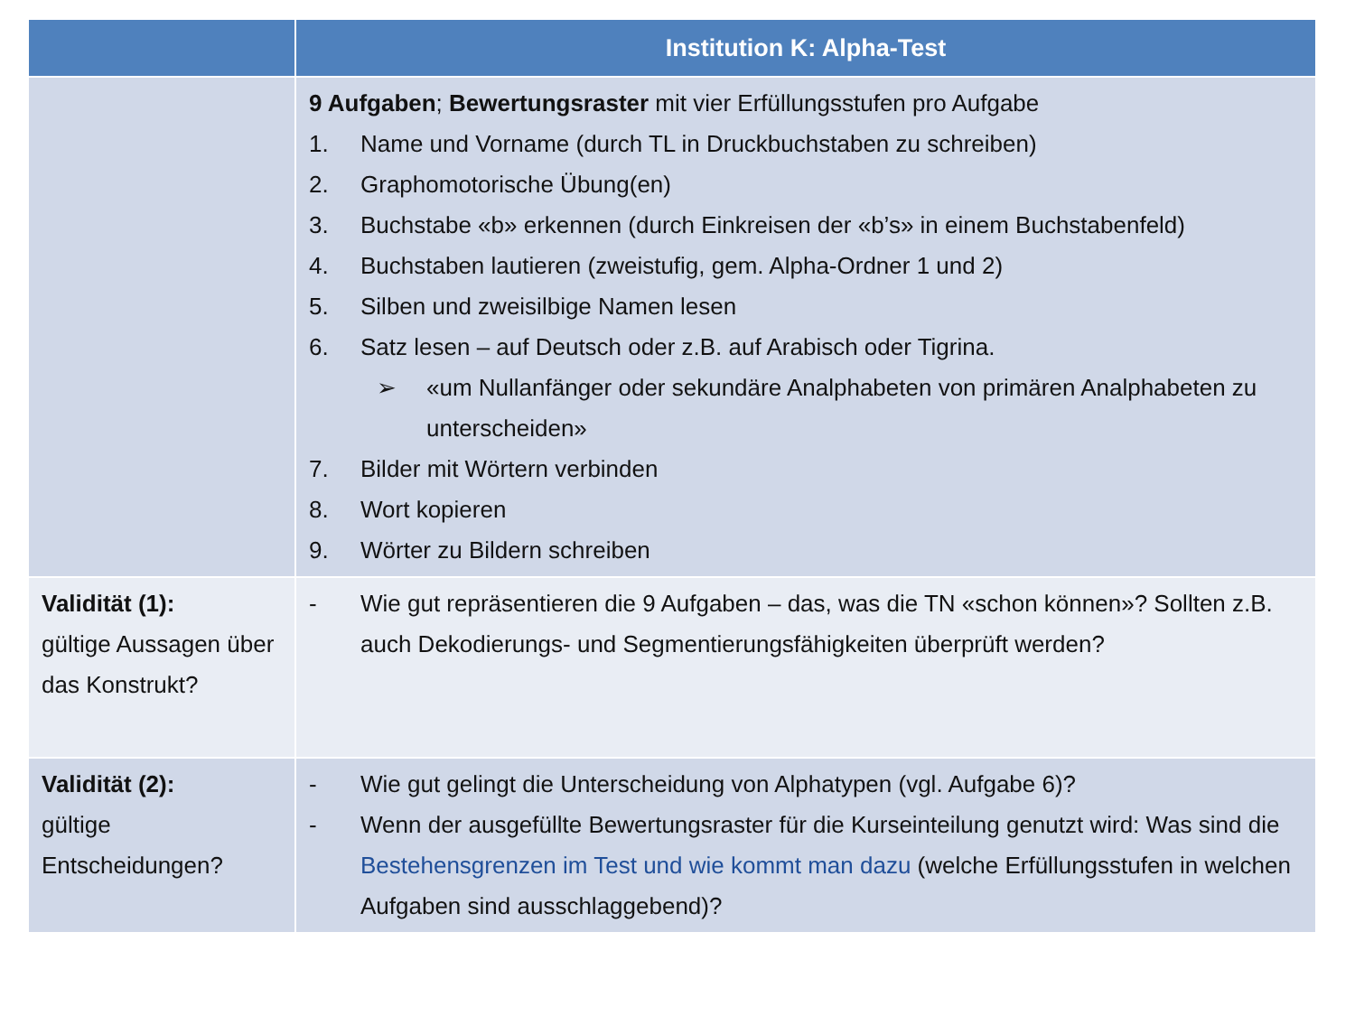| | Institution K: Alpha-Test |
| --- | --- |
| | 9 Aufgaben ; Bewertungsraster mit vier Erfüllungsstufen pro Aufgabe 1. Name und Vorname (durch TL in Druckbuchstaben zu schreiben) 2. Graphomotorische Übung(en) 3. Buchstabe «b» erkennen (durch Einkreisen der «b’s» in einem Buchstabenfeld) 4. Buchstaben lautieren (zweistufig, gem. Alpha-Ordner 1 und 2) 5. Silben und zweisilbige Namen lesen 6. Satz lesen – auf Deutsch oder z.B. auf Arabisch oder Tigrina. ➢ «um Nullanfänger oder sekundäre Analphabeten von primären Analphabeten zu unterscheiden» 7. Bilder mit Wörtern verbinden 8. Wort kopieren 9. Wörter zu Bildern schreiben |
| Validität (1): gültige Aussagen über das Konstrukt? | - Wie gut repräsentieren die 9 Aufgaben – das, was die TN «schon können»? Sollten z.B. auch Dekodierungs- und Segmentierungsfähigkeiten überprüft werden? |
| Validität (2): gültige Entscheidungen? | - Wie gut gelingt die Unterscheidung von Alphatypen (vgl. Aufgabe 6)? - Wenn der ausgefüllte Bewertungsraster für die Kurseinteilung genutzt wird: Was sind die Bestehensgrenzen im Test und wie kommt man dazu (welche Erfüllungsstufen in welchen Aufgaben sind ausschlaggebend)? |